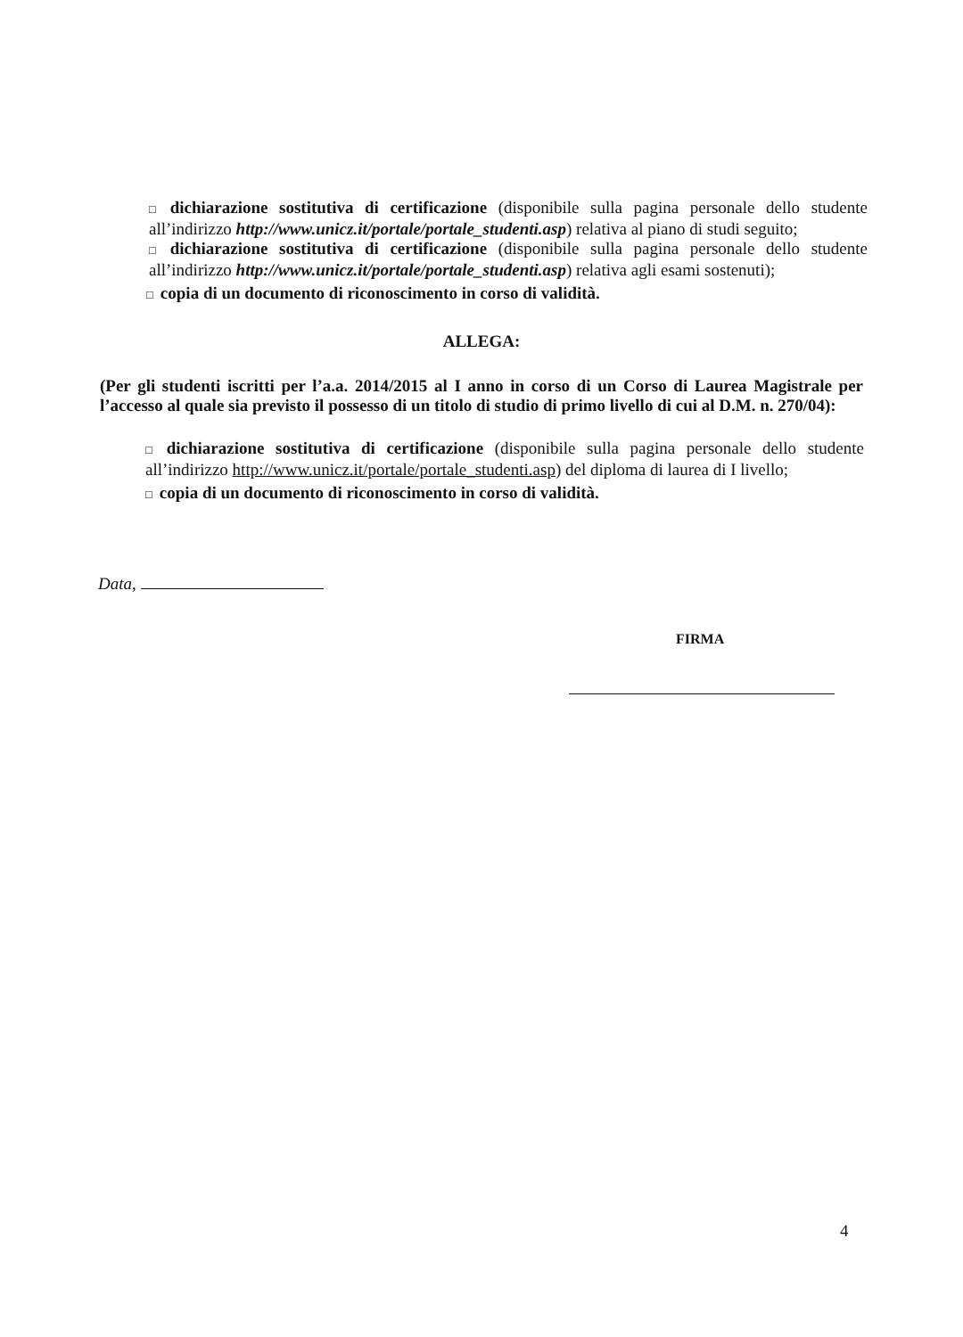□ dichiarazione sostitutiva di certificazione (disponibile sulla pagina personale dello studente all’indirizzo http://www.unicz.it/portale/portale_studenti.asp) relativa al piano di studi seguito;
□ dichiarazione sostitutiva di certificazione (disponibile sulla pagina personale dello studente all’indirizzo http://www.unicz.it/portale/portale_studenti.asp) relativa agli esami sostenuti);
□ copia di un documento di riconoscimento in corso di validità.
ALLEGA:
(Per gli studenti iscritti per l’a.a. 2014/2015 al I anno in corso di un Corso di Laurea Magistrale per l’accesso al quale sia previsto il possesso di un titolo di studio di primo livello di cui al D.M. n. 270/04):
□ dichiarazione sostitutiva di certificazione (disponibile sulla pagina personale dello studente all’indirizzo http://www.unicz.it/portale/portale_studenti.asp) del diploma di laurea di I livello;
□ copia di un documento di riconoscimento in corso di validità.
Data,
FIRMA
4